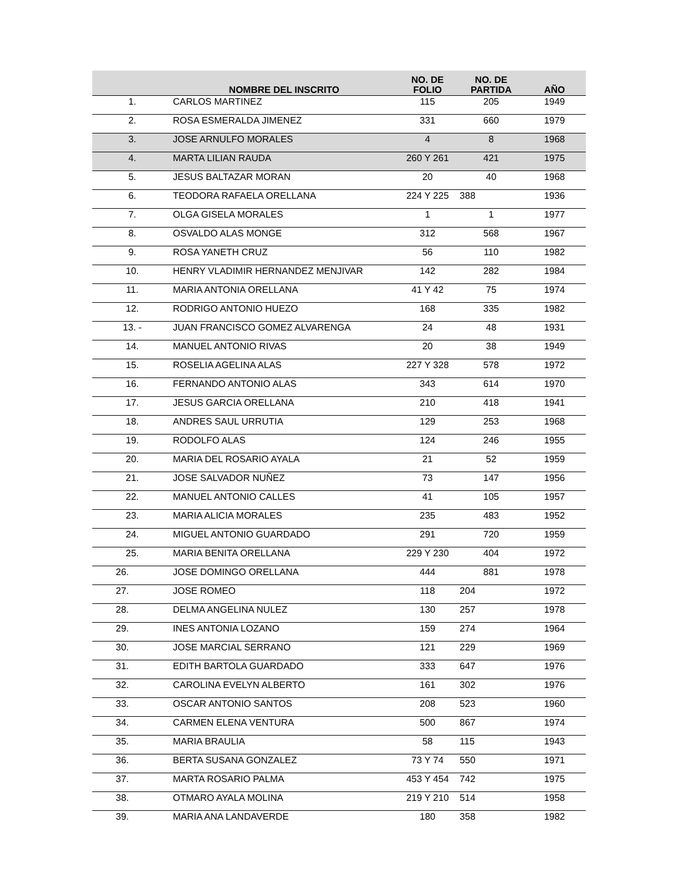| | NOMBRE DEL INSCRITO | NO. DE FOLIO | NO. DE PARTIDA | AÑO |
| --- | --- | --- | --- | --- |
| 1. | CARLOS MARTINEZ | 115 | 205 | 1949 |
| 2. | ROSA ESMERALDA JIMENEZ | 331 | 660 | 1979 |
| 3. | JOSE ARNULFO MORALES | 4 | 8 | 1968 |
| 4. | MARTA LILIAN RAUDA | 260 Y 261 | 421 | 1975 |
| 5. | JESUS BALTAZAR MORAN | 20 | 40 | 1968 |
| 6. | TEODORA RAFAELA ORELLANA | 224 Y 225 | 388 | 1936 |
| 7. | OLGA GISELA MORALES | 1 | 1 | 1977 |
| 8. | OSVALDO ALAS MONGE | 312 | 568 | 1967 |
| 9. | ROSA YANETH CRUZ | 56 | 110 | 1982 |
| 10. | HENRY VLADIMIR HERNANDEZ MENJIVAR | 142 | 282 | 1984 |
| 11. | MARIA ANTONIA ORELLANA | 41 Y 42 | 75 | 1974 |
| 12. | RODRIGO ANTONIO HUEZO | 168 | 335 | 1982 |
| 13. - | JUAN FRANCISCO GOMEZ ALVARENGA | 24 | 48 | 1931 |
| 14. | MANUEL ANTONIO RIVAS | 20 | 38 | 1949 |
| 15. | ROSELIA AGELINA ALAS | 227 Y 328 | 578 | 1972 |
| 16. | FERNANDO ANTONIO ALAS | 343 | 614 | 1970 |
| 17. | JESUS GARCIA ORELLANA | 210 | 418 | 1941 |
| 18. | ANDRES SAUL URRUTIA | 129 | 253 | 1968 |
| 19. | RODOLFO ALAS | 124 | 246 | 1955 |
| 20. | MARIA DEL ROSARIO AYALA | 21 | 52 | 1959 |
| 21. | JOSE SALVADOR NUÑEZ | 73 | 147 | 1956 |
| 22. | MANUEL ANTONIO CALLES | 41 | 105 | 1957 |
| 23. | MARIA ALICIA MORALES | 235 | 483 | 1952 |
| 24. | MIGUEL ANTONIO GUARDADO | 291 | 720 | 1959 |
| 25. | MARIA BENITA ORELLANA | 229 Y 230 | 404 | 1972 |
| 26. | JOSE DOMINGO ORELLANA | 444 | 881 | 1978 |
| 27. | JOSE ROMEO | 118 | 204 | 1972 |
| 28. | DELMA ANGELINA NULEZ | 130 | 257 | 1978 |
| 29. | INES ANTONIA LOZANO | 159 | 274 | 1964 |
| 30. | JOSE MARCIAL SERRANO | 121 | 229 | 1969 |
| 31. | EDITH BARTOLA GUARDADO | 333 | 647 | 1976 |
| 32. | CAROLINA EVELYN ALBERTO | 161 | 302 | 1976 |
| 33. | OSCAR ANTONIO SANTOS | 208 | 523 | 1960 |
| 34. | CARMEN ELENA VENTURA | 500 | 867 | 1974 |
| 35. | MARIA BRAULIA | 58 | 115 | 1943 |
| 36. | BERTA SUSANA GONZALEZ | 73 Y 74 | 550 | 1971 |
| 37. | MARTA ROSARIO PALMA | 453 Y 454 | 742 | 1975 |
| 38. | OTMARO AYALA MOLINA | 219 Y 210 | 514 | 1958 |
| 39. | MARIA ANA LANDAVERDE | 180 | 358 | 1982 |